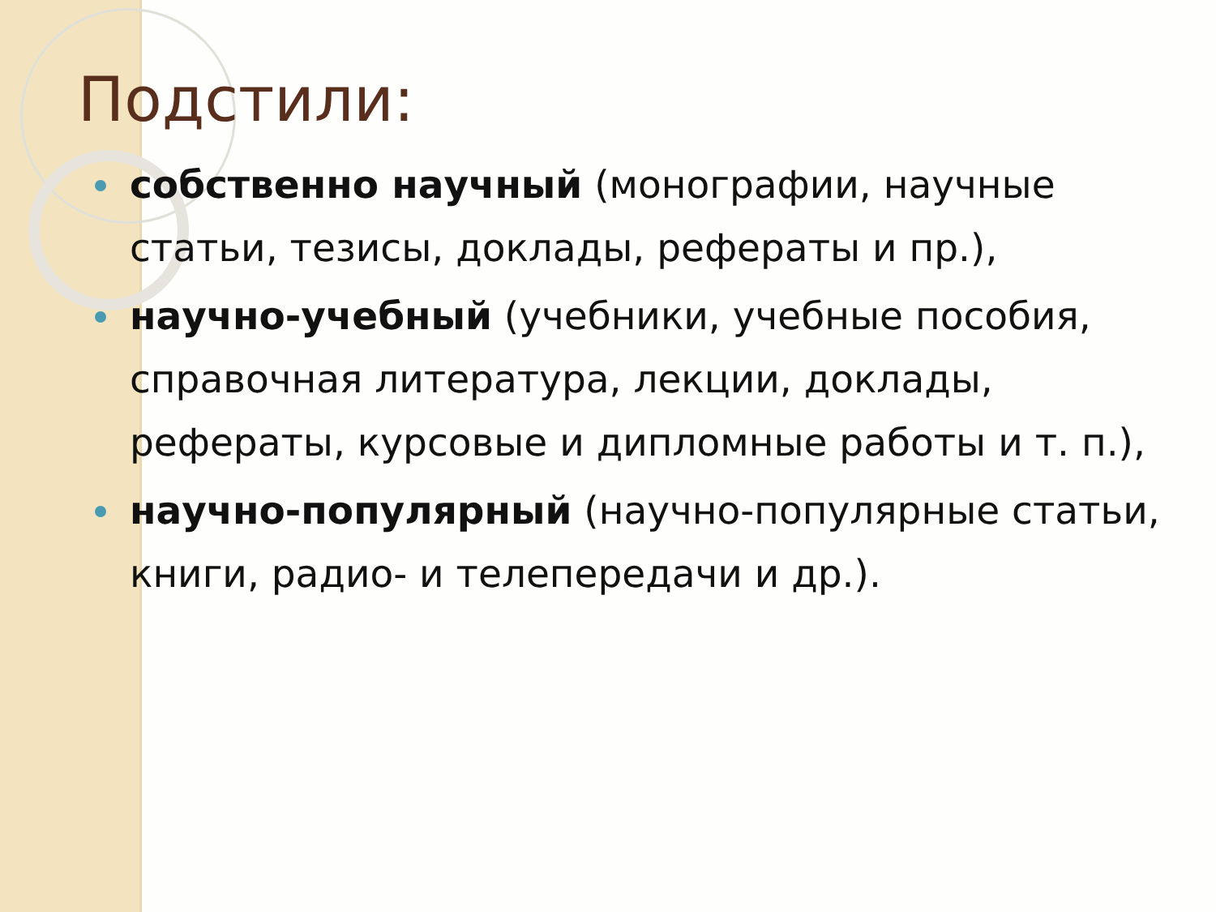Подстили:
собственно научный (монографии, научные статьи, тезисы, доклады, рефераты и пр.),
научно-учебный (учебники, учебные пособия, справочная литература, лекции, доклады, рефераты, курсовые и дипломные работы и т. п.),
научно-популярный (научно-популярные статьи, книги, радио- и телепередачи и др.).